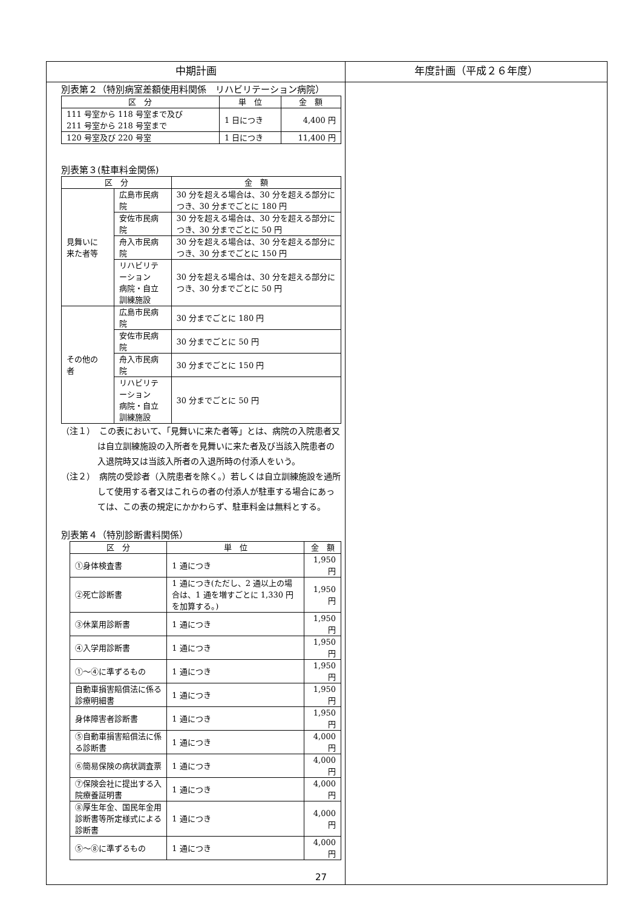| 中期計画 | 年度計画（平成２６年度） |
| --- | --- |
| 別表第２（特別病室差額使用料関係 リハビリテーション病院） / 区 分 / 単 位 / 金 額 / / 111 号室から 118 号室まで及び 211 号室から 218 号室まで / 1 日につき / 4,400 円 / / 120 号室及び 220 号室 / 1 日につき / 11,400 円 / 別表第３(駐車料金関係) / 区 分 / / 金 額 / / 見舞いに 来た者等 / 広島市民病院 / 30 分を超える場合は、30 分を超える部分につき、30 分までごとに 180 円 / / / 安佐市民病院 / 30 分を超える場合は、30 分を超える部分につき、30 分までごとに 50 円 / / / 舟入市民病院 / 30 分を超える場合は、30 分を超える部分につき、30 分までごとに 150 円 / / / リハビリテーション 病院・自立訓練施設 / 30 分を超える場合は、30 分を超える部分につき、30 分までごとに 50 円 / / その他の 者 / 広島市民病院 / 30 分までごとに 180 円 / / / 安佐市民病院 / 30 分までごとに 50 円 / / / 舟入市民病院 / 30 分までごとに 150 円 / / / リハビリテーション 病院・自立訓練施設 / 30 分までごとに 50 円 / （注１） この表において、「見舞いに来た者等」とは、病院の入院患者又は自立訓練施設の入所者を見舞いに来た者及び当該入院患者の入退院時又は当該入所者の入退所時の付添人をいう。 （注２） 病院の受診者（入院患者を除く。）若しくは自立訓練施設を通所して使用する者又はこれらの者の付添人が駐車する場合にあっては、この表の規定にかかわらず、駐車料金は無料とする。 別表第４（特別診断書料関係） / 区 分 / 単 位 / 金 額 / / ①身体検査書 / 1 通につき / 1,950 円 / / ②死亡診断書 / 1 通につき(ただし、2 通以上の場合は、1 通を増すごとに 1,330 円を加算する。) / 1,950 円 / / ③休業用診断書 / 1 通につき / 1,950 円 / / ④入学用診断書 / 1 通につき / 1,950 円 / / ①～④に準ずるもの / 1 通につき / 1,950 円 / / 自動車損害賠償法に係る診療明細書 / 1 通につき / 1,950 円 / / 身体障害者診断書 / 1 通につき / 1,950 円 / / ⑤自動車損害賠償法に係る診断書 / 1 通につき / 4,000 円 / / ⑥簡易保険の病状調査票 / 1 通につき / 4,000 円 / / ⑦保険会社に提出する入院療養証明書 / 1 通につき / 4,000 円 / / ⑧厚生年金、国民年金用診断書等所定様式による診断書 / 1 通につき / 4,000 円 / / ⑤～⑧に準ずるもの / 1 通につき / 4,000 円 / | |
27